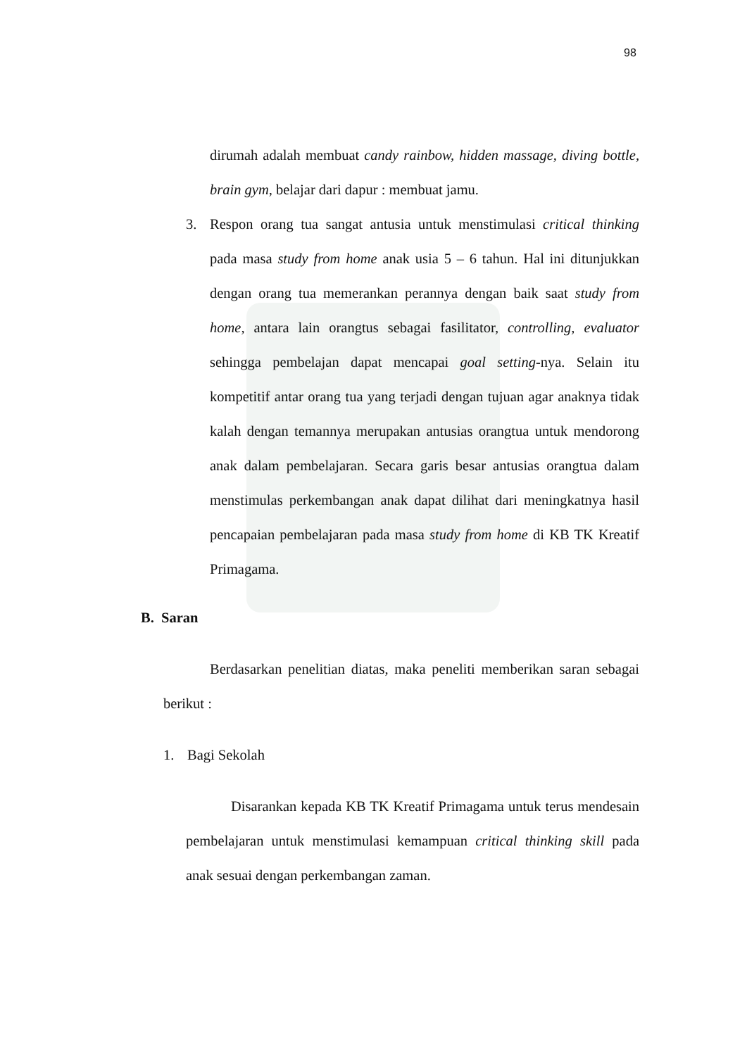98
dirumah adalah membuat candy rainbow, hidden massage, diving bottle, brain gym, belajar dari dapur : membuat jamu.
3. Respon orang tua sangat antusia untuk menstimulasi critical thinking pada masa study from home anak usia 5 – 6 tahun. Hal ini ditunjukkan dengan orang tua memerankan perannya dengan baik saat study from home, antara lain orangtus sebagai fasilitator, controlling, evaluator sehingga pembelajan dapat mencapai goal setting-nya. Selain itu kompetitif antar orang tua yang terjadi dengan tujuan agar anaknya tidak kalah dengan temannya merupakan antusias orangtua untuk mendorong anak dalam pembelajaran. Secara garis besar antusias orangtua dalam menstimulas perkembangan anak dapat dilihat dari meningkatnya hasil pencapaian pembelajaran pada masa study from home di KB TK Kreatif Primagama.
B. Saran
Berdasarkan penelitian diatas, maka peneliti memberikan saran sebagai berikut :
1. Bagi Sekolah
Disarankan kepada KB TK Kreatif Primagama untuk terus mendesain pembelajaran untuk menstimulasi kemampuan critical thinking skill pada anak sesuai dengan perkembangan zaman.